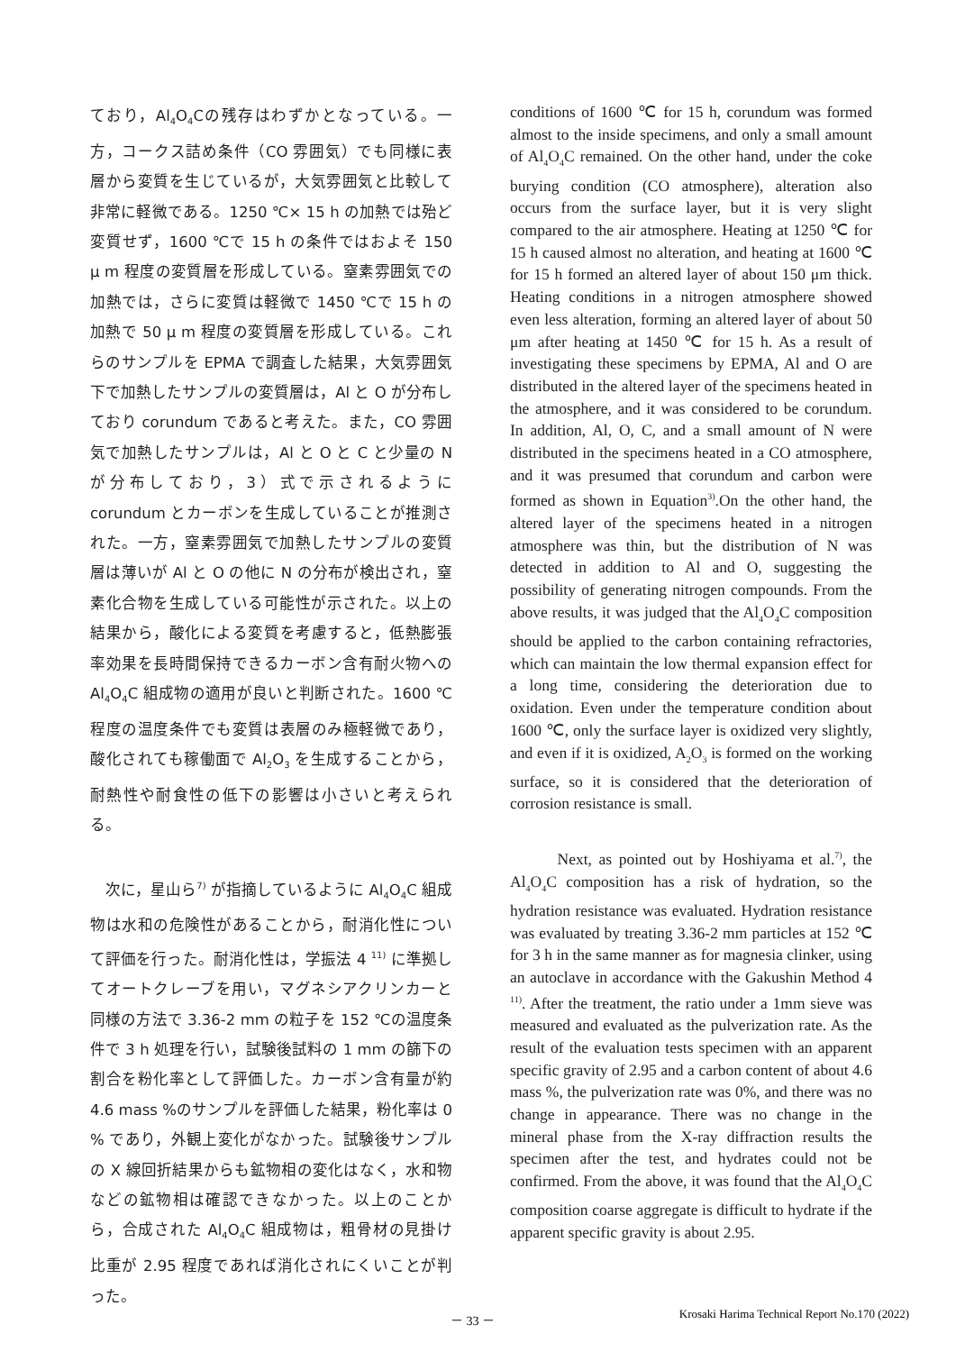ており，Al<sub>4</sub>O<sub>4</sub>Cの残存はわずかとなっている。一方，コークス詰め条件（CO 雰囲気）でも同様に表層から変質を生じているが，大気雰囲気と比較して非常に軽微である。1250 ℃× 15 h の加熱では殆ど変質せず，1600 ℃で 15 h の条件ではおよそ 150 μ m 程度の変質層を形成している。窒素雰囲気での加熱では，さらに変質は軽微で 1450 ℃で 15 h の加熱で 50 μ m 程度の変質層を形成している。これらのサンプルを EPMA で調査した結果，大気雰囲気下で加熱したサンプルの変質層は，Al と O が分布しており corundum であると考えた。また，CO 雰囲気で加熱したサンプルは，Al と O と C と少量の N が分布しており，3）式で示されるように corundum とカーボンを生成していることが推測された。一方，窒素雰囲気で加熱したサンプルの変質層は薄いが Al と O の他に N の分布が検出され，窒素化合物を生成している可能性が示された。以上の結果から，酸化による変質を考慮すると，低熱膨張率効果を長時間保持できるカーボン含有耐火物への Al<sub>4</sub>O<sub>4</sub>C 組成物の適用が良いと判断された。1600 ℃程度の温度条件でも変質は表層のみ極軽微であり，酸化されても稼働面で Al<sub>2</sub>O<sub>3</sub> を生成することから，耐熱性や耐食性の低下の影響は小さいと考えられる。
　次に，星山ら<sup>7)</sup> が指摘しているように Al<sub>4</sub>O<sub>4</sub>C 組成物は水和の危険性があることから，耐消化性について評価を行った。耐消化性は，学振法 4 <sup>11)</sup> に準拠してオートクレーブを用い，マグネシアクリンカーと同様の方法で 3.36-2 mm の粒子を 152 ℃の温度条件で 3 h 処理を行い，試験後試料の 1 mm の篩下の割合を粉化率として評価した。カーボン含有量が約 4.6 mass %のサンプルを評価した結果，粉化率は 0 % であり，外観上変化がなかった。試験後サンプルの X 線回折結果からも鉱物相の変化はなく，水和物などの鉱物相は確認できなかった。以上のことから，合成された Al<sub>4</sub>O<sub>4</sub>C 組成物は，粗骨材の見掛け比重が 2.95 程度であれば消化されにくいことが判った。
conditions of 1600 ℃ for 15 h, corundum was formed almost to the inside specimens, and only a small amount of Al<sub>4</sub>O<sub>4</sub>C remained. On the other hand, under the coke burying condition (CO atmosphere), alteration also occurs from the surface layer, but it is very slight compared to the air atmosphere. Heating at 1250 ℃ for 15 h caused almost no alteration, and heating at 1600 ℃ for 15 h formed an altered layer of about 150 μm thick. Heating conditions in a nitrogen atmosphere showed even less alteration, forming an altered layer of about 50 μm after heating at 1450 ℃ for 15 h. As a result of investigating these specimens by EPMA, Al and O are distributed in the altered layer of the specimens heated in the atmosphere, and it was considered to be corundum. In addition, Al, O, C, and a small amount of N were distributed in the specimens heated in a CO atmosphere, and it was presumed that corundum and carbon were formed as shown in Equation<sup>3)</sup>.On the other hand, the altered layer of the specimens heated in a nitrogen atmosphere was thin, but the distribution of N was detected in addition to Al and O, suggesting the possibility of generating nitrogen compounds. From the above results, it was judged that the Al<sub>4</sub>O<sub>4</sub>C composition should be applied to the carbon containing refractories, which can maintain the low thermal expansion effect for a long time, considering the deterioration due to oxidation. Even under the temperature condition about 1600 ℃, only the surface layer is oxidized very slightly, and even if it is oxidized, A<sub>2</sub>O<sub>3</sub> is formed on the working surface, so it is considered that the deterioration of corrosion resistance is small.
   Next, as pointed out by Hoshiyama et al.<sup>7)</sup>, the Al<sub>4</sub>O<sub>4</sub>C composition has a risk of hydration, so the hydration resistance was evaluated. Hydration resistance was evaluated by treating 3.36-2 mm particles at 152 ℃ for 3 h in the same manner as for magnesia clinker, using an autoclave in accordance with the Gakushin Method 4 <sup>11)</sup>. After the treatment, the ratio under a 1mm sieve was measured and evaluated as the pulverization rate. As the result of the evaluation tests specimen with an apparent specific gravity of 2.95 and a carbon content of about 4.6 mass %, the pulverization rate was 0%, and there was no change in appearance. There was no change in the mineral phase from the X-ray diffraction results the specimen after the test, and hydrates could not be confirmed. From the above, it was found that the Al<sub>4</sub>O<sub>4</sub>C composition coarse aggregate is difficult to hydrate if the apparent specific gravity is about 2.95.
－ 33 － Krosaki Harima Technical Report No.170 (2022)